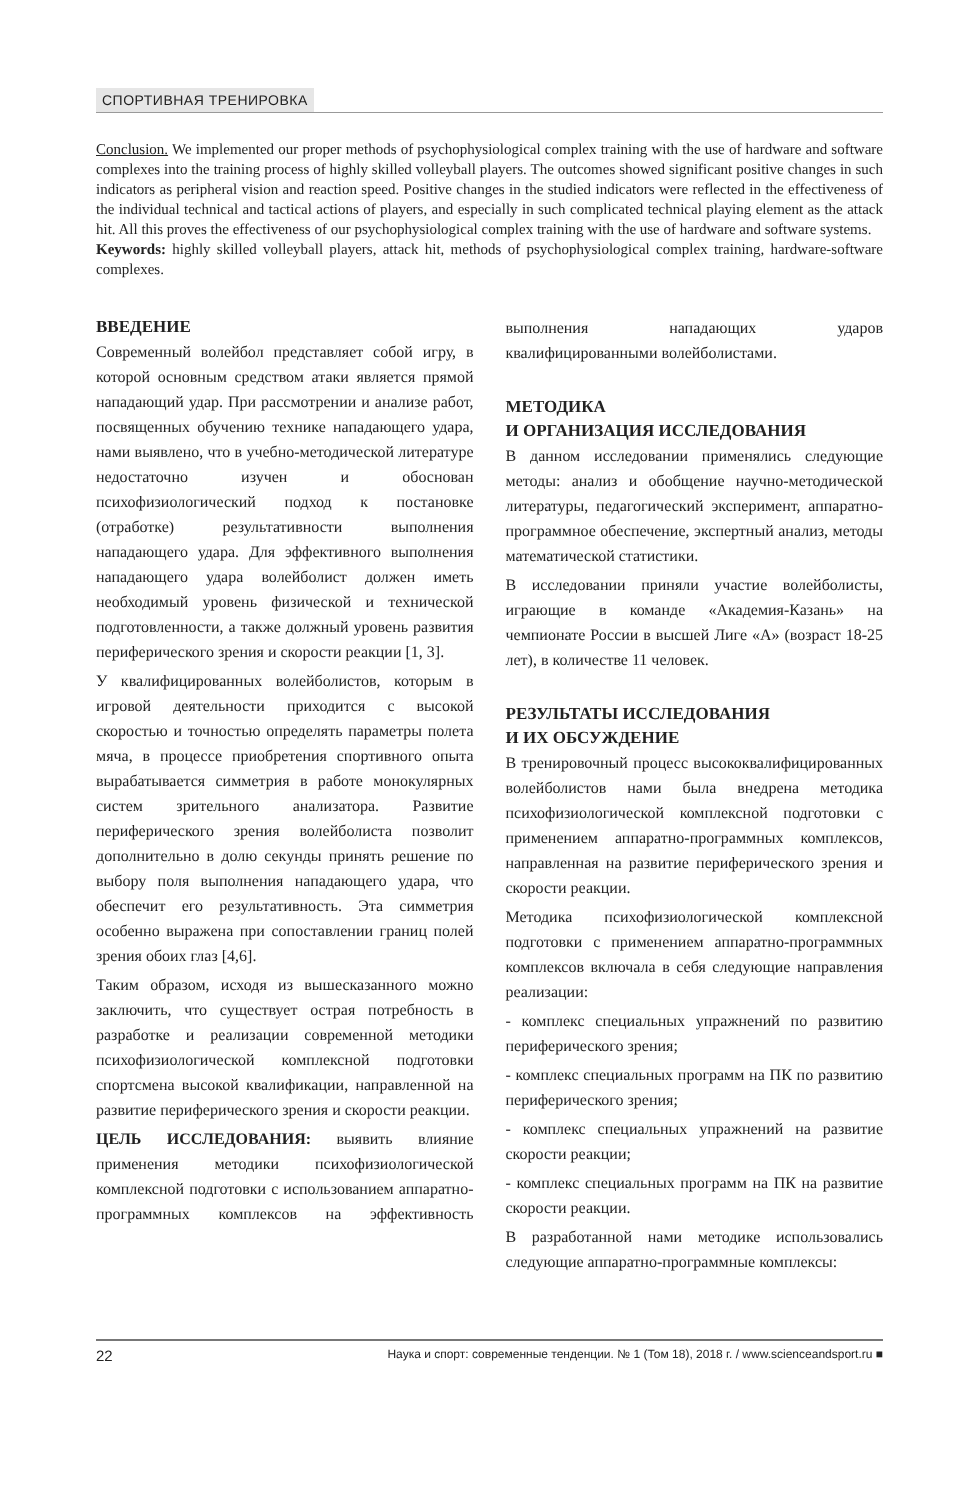СПОРТИВНАЯ ТРЕНИРОВКА
Conclusion. We implemented our proper methods of psychophysiological complex training with the use of hardware and software complexes into the training process of highly skilled volleyball players. The outcomes showed significant positive changes in such indicators as peripheral vision and reaction speed. Positive changes in the studied indicators were reflected in the effectiveness of the individual technical and tactical actions of players, and especially in such complicated technical playing element as the attack hit. All this proves the effectiveness of our psychophysiological complex training with the use of hardware and software systems.
Keywords: highly skilled volleyball players, attack hit, methods of psychophysiological complex training, hardware-software complexes.
ВВЕДЕНИЕ
Современный волейбол представляет собой игру, в которой основным средством атаки является прямой нападающий удар. При рассмотрении и анализе работ, посвященных обучению технике нападающего удара, нами выявлено, что в учебно-методической литературе недостаточно изучен и обоснован психофизиологический подход к постановке (отработке) результативности выполнения нападающего удара. Для эффективного выполнения нападающего удара волейболист должен иметь необходимый уровень физической и технической подготовленности, а также должный уровень развития периферического зрения и скорости реакции [1, 3].
У квалифицированных волейболистов, которым в игровой деятельности приходится с высокой скоростью и точностью определять параметры полета мяча, в процессе приобретения спортивного опыта вырабатывается симметрия в работе монокулярных систем зрительного анализатора. Развитие периферического зрения волейболиста позволит дополнительно в долю секунды принять решение по выбору поля выполнения нападающего удара, что обеспечит его результативность. Эта симметрия особенно выражена при сопоставлении границ полей зрения обоих глаз [4,6].
Таким образом, исходя из вышесказанного можно заключить, что существует острая потребность в разработке и реализации современной методики психофизиологической комплексной подготовки спортсмена высокой квалификации, направленной на развитие периферического зрения и скорости реакции.
ЦЕЛЬ ИССЛЕДОВАНИЯ: выявить влияние применения методики психофизиологической комплексной подготовки с использованием аппаратно-программных комплексов на эффективность выполнения нападающих ударов квалифицированными волейболистами.
МЕТОДИКА
И ОРГАНИЗАЦИЯ ИССЛЕДОВАНИЯ
В данном исследовании применялись следующие методы: анализ и обобщение научно-методической литературы, педагогический эксперимент, аппаратно-программное обеспечение, экспертный анализ, методы математической статистики.
В исследовании приняли участие волейболисты, играющие в команде «Академия-Казань» на чемпионате России в высшей Лиге «А» (возраст 18-25 лет), в количестве 11 человек.
РЕЗУЛЬТАТЫ ИССЛЕДОВАНИЯ
И ИХ ОБСУЖДЕНИЕ
В тренировочный процесс высококвалифицированных волейболистов нами была внедрена методика психофизиологической комплексной подготовки с применением аппаратно-программных комплексов, направленная на развитие периферического зрения и скорости реакции.
Методика психофизиологической комплексной подготовки с применением аппаратно-программных комплексов включала в себя следующие направления реализации:
- комплекс специальных упражнений по развитию периферического зрения;
- комплекс специальных программ на ПК по развитию периферического зрения;
- комплекс специальных упражнений на развитие скорости реакции;
- комплекс специальных программ на ПК на развитие скорости реакции.
В разработанной нами методике использовались следующие аппаратно-программные комплексы:
22 Наука и спорт: современные тенденции. № 1 (Том 18), 2018 г. / www.scienceandsport.ru ■